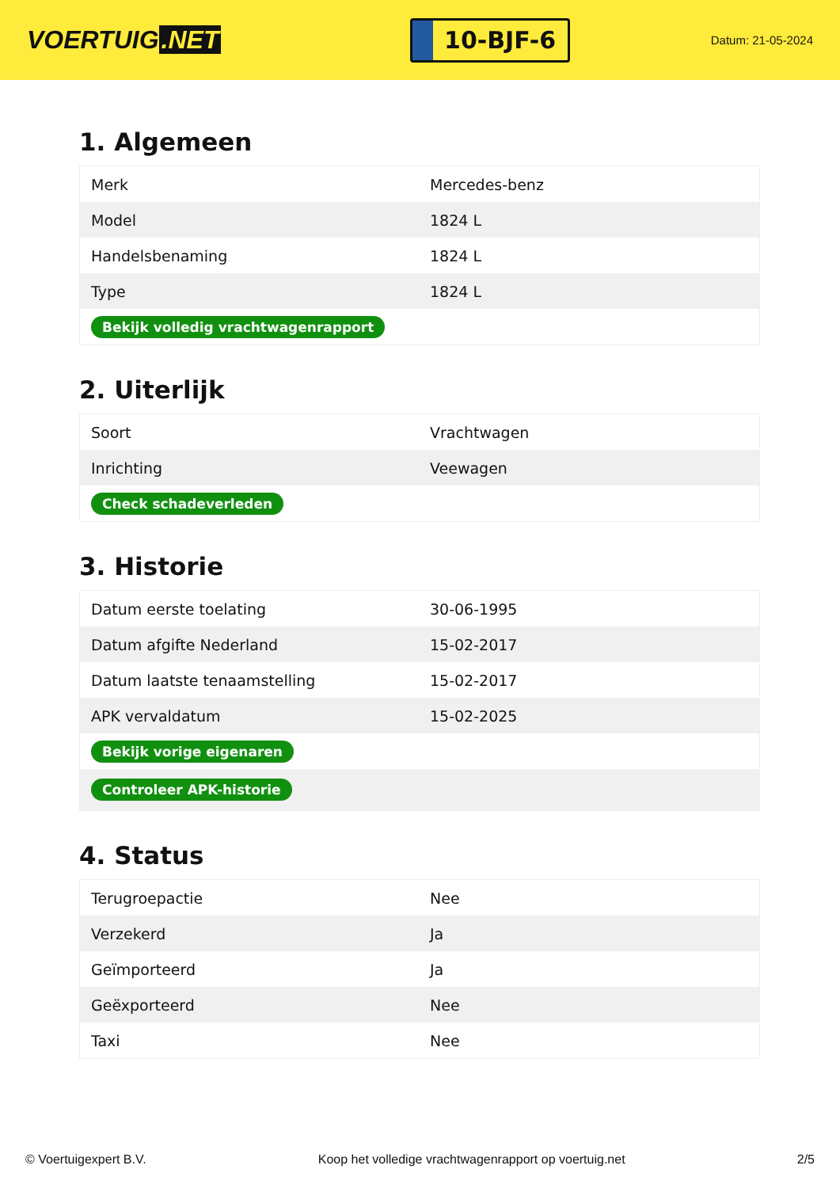VOERTUIG.NET
10-BJF-6
Datum: 21-05-2024
1. Algemeen
| Merk | Mercedes-benz |
| Model | 1824 L |
| Handelsbenaming | 1824 L |
| Type | 1824 L |
| Bekijk volledig vrachtwagenrapport | |
2. Uiterlijk
| Soort | Vrachtwagen |
| Inrichting | Veewagen |
| Check schadeverleden | |
3. Historie
| Datum eerste toelating | 30-06-1995 |
| Datum afgifte Nederland | 15-02-2017 |
| Datum laatste tenaamstelling | 15-02-2017 |
| APK vervaldatum | 15-02-2025 |
| Bekijk vorige eigenaren | |
| Controleer APK-historie | |
4. Status
| Terugroepactie | Nee |
| Verzekerd | Ja |
| Geïmporteerd | Ja |
| Geëxporteerd | Nee |
| Taxi | Nee |
© Voertuigexpert B.V. Koop het volledige vrachtwagenrapport op voertuig.net 2/5